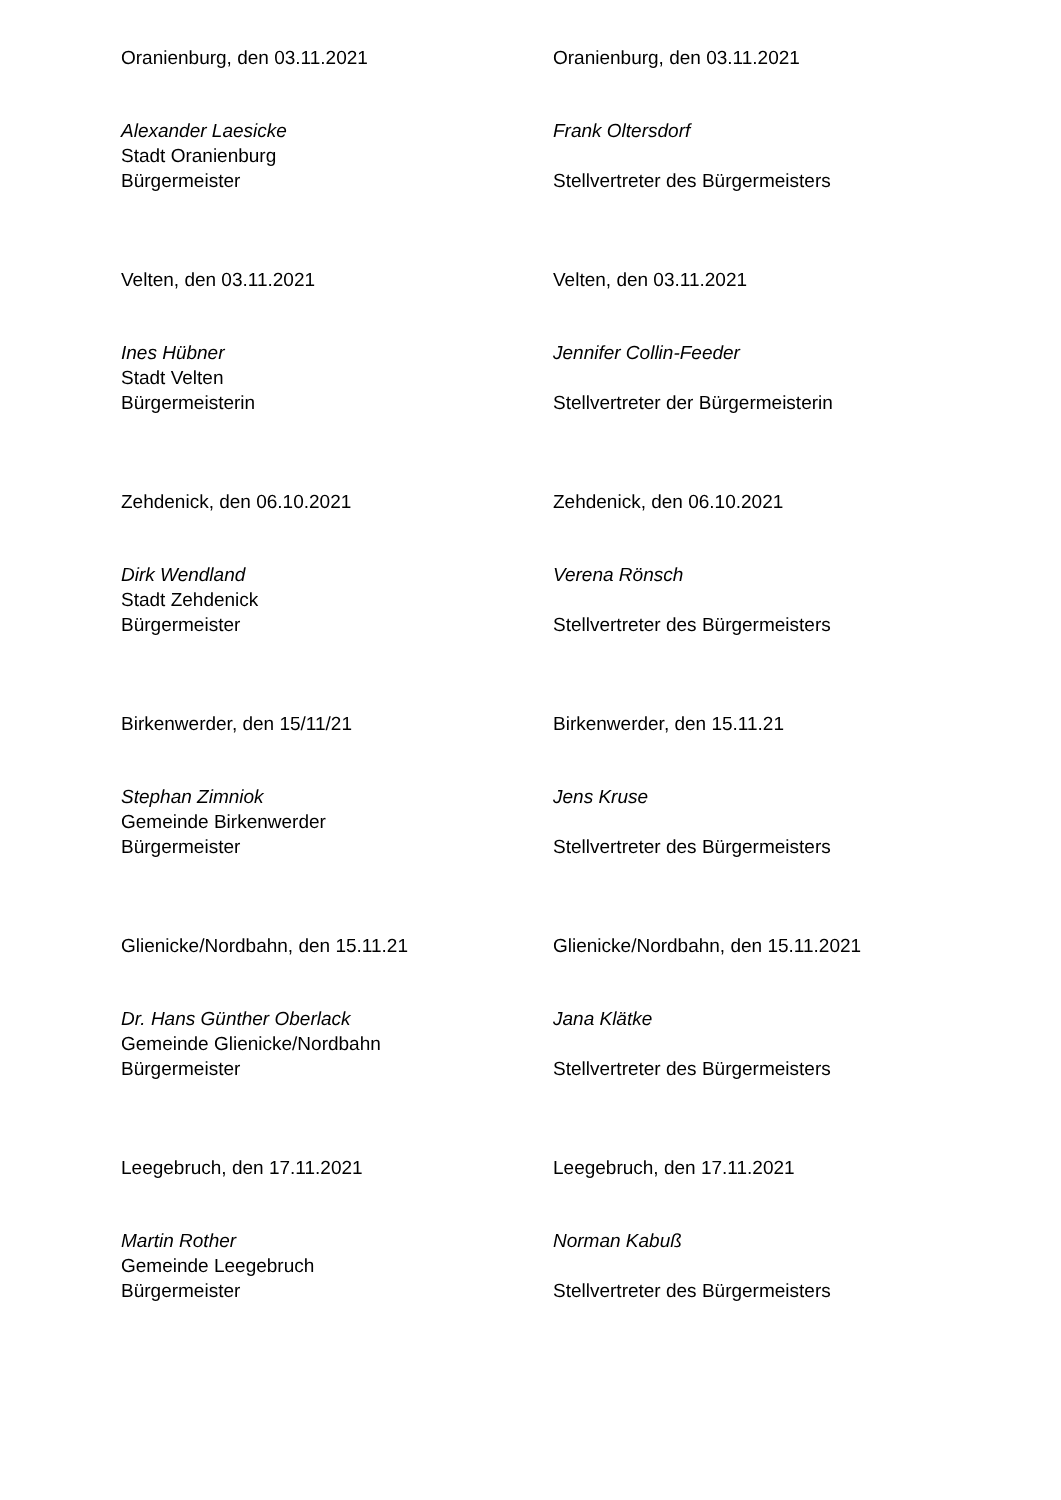Oranienburg, den 03.11.2021
Alexander Laesicke
Stadt Oranienburg
Bürgermeister
Oranienburg, den 03.11.2021
Frank Oltersdorf
Stellvertreter des Bürgermeisters
Velten, den 03.11.2021
Ines Hübner
Stadt Velten
Bürgermeisterin
Velten, den 03.11.2021
Jennifer Collin-Feeder
Stellvertreter der Bürgermeisterin
Zehdenick, den 06.10.2021
Dirk Wendland
Stadt Zehdenick
Bürgermeister
Zehdenick, den 06.10.2021
Verena Rönsch
Stellvertreter des Bürgermeisters
Birkenwerder, den 15/11/21
Stephan Zimniok
Gemeinde Birkenwerder
Bürgermeister
Birkenwerder, den 15.11.21
Jens Kruse
Stellvertreter des Bürgermeisters
Glienicke/Nordbahn, den 15.11.21
Dr. Hans Günther Oberlack
Gemeinde Glienicke/Nordbahn
Bürgermeister
Glienicke/Nordbahn, den 15.11.2021
Jana Klätke
Stellvertreter des Bürgermeisters
Leegebruch, den 17.11.2021
Martin Rother
Gemeinde Leegebruch
Bürgermeister
Leegebruch, den 17.11.2021
Norman Kabuß
Stellvertreter des Bürgermeisters